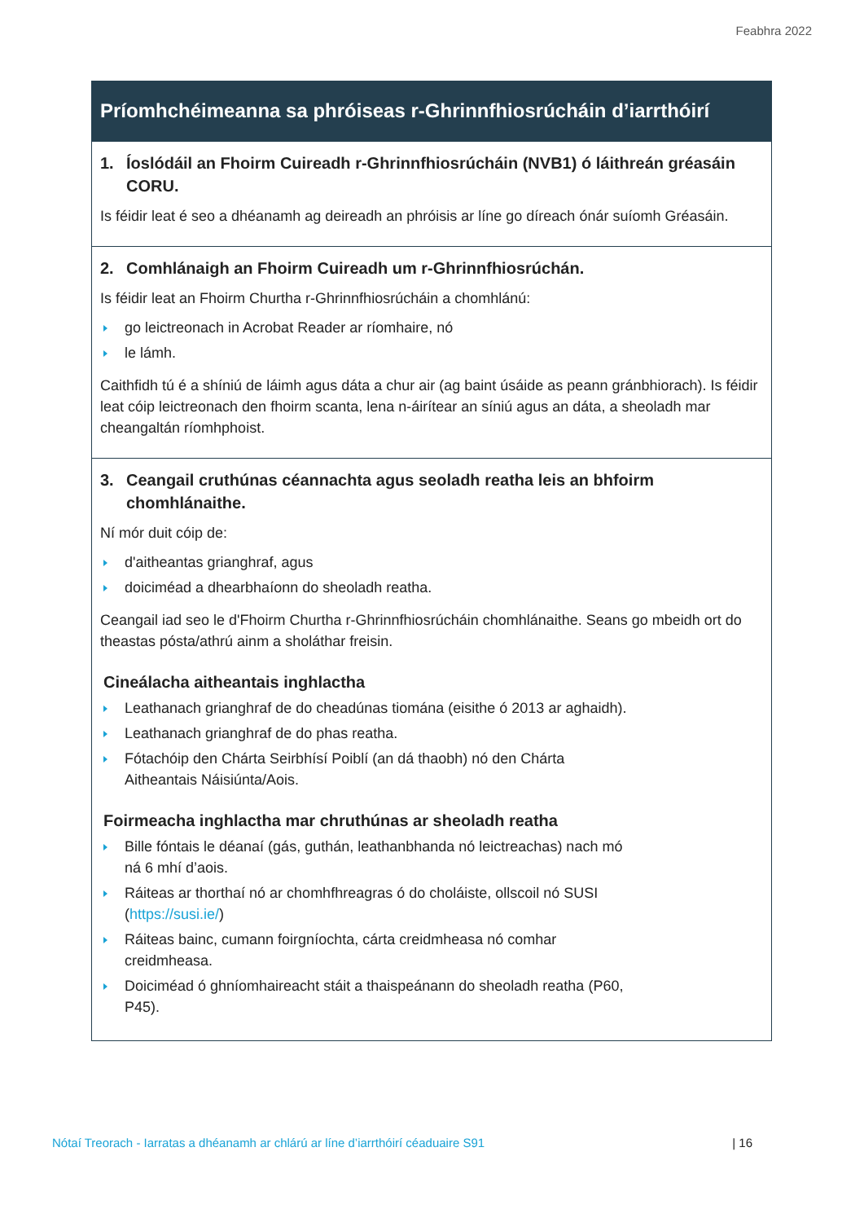Feabhra 2022
Príomhchéimeanna sa phróiseas r-Ghrinnfhiosrúcháin d’iarrthóirí
1. Íoslódáil an Fhoirm Cuireadh r-Ghrinnfhiosrúcháin (NVB1) ó láithreán gréasáin CORU.
Is féidir leat é seo a dhéanamh ag deireadh an phróisis ar líne go díreach ónár suíomh Gréasáin.
2. Comhlánaigh an Fhoirm Cuireadh um r-Ghrinnfhiosrúchán.
Is féidir leat an Fhoirm Churtha r-Ghrinnfhiosrúcháin a chomhlánú:
go leictreonach in Acrobat Reader ar ríomhaire, nó
le lámh.
Caithfidh tú é a shíniú de láimh agus dáta a chur air (ag baint úsáide as peann gránbhiorach). Is féidir leat cóip leictreonach den fhoirm scanta, lena n-áirítear an síniú agus an dáta, a sheoladh mar cheangaltán ríomhphoist.
3. Ceangail cruthúnas céannachta agus seoladh reatha leis an bhfoirm chomhlánaithe.
Ní mór duit cóip de:
d'aitheantas grianghraf, agus
doiciméad a dhearbhaíonn do sheoladh reatha.
Ceangail iad seo le d'Fhoirm Churtha r-Ghrinnfhiosrúcháin chomhlánaithe. Seans go mbeidh ort do theastas pósta/athrú ainm a sholáthar freisin.
Cineálacha aitheantais inghlactha
Leathanach grianghraf de do cheadúnas tiomána (eisithe ó 2013 ar aghaidh).
Leathanach grianghraf de do phas reatha.
Fótachóip den Chárta Seirbhísí Poiblí (an dá thaobh) nó den Chárta
Aitheantais Náisiúnta/Aois.
Foirmeacha inghlactha mar chruthúnas ar sheoladh reatha
Bille fóntais le déanaí (gás, guthán, leathanbhanda nó leictreachas) nach mó
ná 6 mhí d’aois.
Ráiteas ar thorthaí nó ar chomhfhreagras ó do choláiste, ollscoil nó SUSI
(https://susi.ie/)
Ráiteas bainc, cumann foirgníochta, cárta creidmheasa nó comhar
creidmheasa.
Doiciméad ó ghníomhaireacht stáit a thaispeánann do sheoladh reatha (P60,
P45).
Nótaí Treorach - Iarratas a dhéanamh ar chlárú ar líne d’iarrthóirí céaduaire S91 | 16